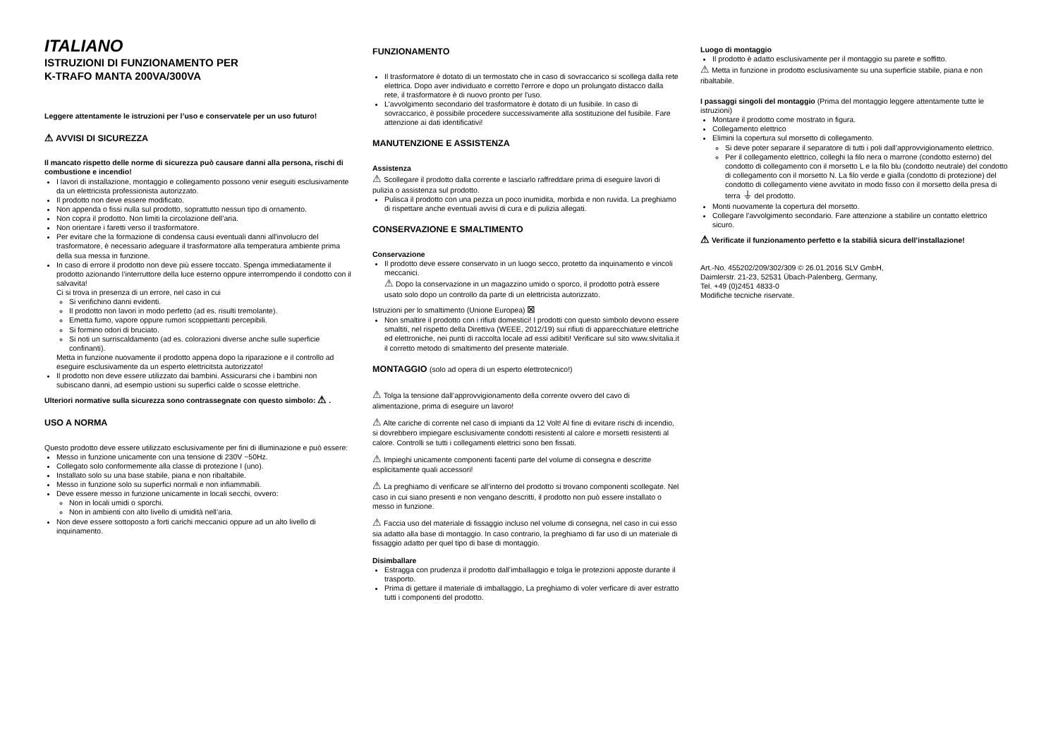ITALIANO
ISTRUZIONI DI FUNZIONAMENTO PER
K-TRAFO MANTA 200VA/300VA
Leggere attentamente le istruzioni per l’uso e conservatele per un uso futuro!
⚠ AVVISI DI SICUREZZA
Il mancato rispetto delle norme di sicurezza può causare danni alla persona, rischi di combustione e incendio!
I lavori di installazione, montaggio e collegamento possono venir eseguiti esclusivamente da un elettricista professionista autorizzato.
Il prodotto non deve essere modificato.
Non appenda o fissi nulla sul prodotto, soprattutto nessun tipo di ornamento.
Non copra il prodotto. Non limiti la circolazione dell’aria.
Non orientare i faretti verso il trasformatore.
Per evitare che la formazione di condensa causi eventuali danni all'involucro del trasformatore, è necessario adeguare il trasformatore alla temperatura ambiente prima della sua messa in funzione.
In caso di errore il prodotto non deve più essere toccato. Spenga immediatamente il prodotto azionando l’interruttore della luce esterno oppure interrompendo il condotto con il salvavita!
Ci si trova in presenza di un errore, nel caso in cui
Si verifichino danni evidenti.
Il prodotto non lavori in modo perfetto (ad es. risulti tremolante).
Emetta fumo, vapore oppure rumori scoppiettanti percepibili.
Si formino odori di bruciato.
Si noti un surriscaldamento (ad es. colorazioni diverse anche sulle superficie confinanti).
Metta in funzione nuovamente il prodotto appena dopo la riparazione e il controllo ad eseguire esclusivamente da un esperto elettricitsta autorizzato!
Il prodotto non deve essere utilizzato dai bambini. Assicurarsi che i bambini non subiscano danni, ad esempio ustioni su superfici calde o scosse elettriche.
Ulteriori normative sulla sicurezza sono contrassegnate con questo simbolo: ⚠ .
USO A NORMA
Questo prodotto deve essere utilizzato esclusivamente per fini di illuminazione e può essere:
Messo in funzione unicamente con una tensione di 230V ~50Hz.
Collegato solo conformemente alla classe di protezione I (uno).
Installato solo su una base stabile, piana e non ribaltabile.
Messo in funzione solo su superfici normali e non infiammabili.
Deve essere messo in funzione unicamente in locali secchi, ovvero:
Non in locali umidi o sporchi.
Non in ambienti con alto livello di umidità nell’aria.
Non deve essere sottoposto a forti carichi meccanici oppure ad un alto livello di inquinamento.
FUNZIONAMENTO
Il trasformatore è dotato di un termostato che in caso di sovraccarico si scollega dalla rete elettrica. Dopo aver individuato e corretto l'errore e dopo un prolungato distacco dalla rete, il trasformatore è di nuovo pronto per l'uso.
L'avvolgimento secondario del trasformatore è dotato di un fusibile. In caso di sovraccarico, è possibile procedere successivamente alla sostituzione del fusibile. Fare attenzione ai dati identificativi!
MANUTENZIONE E ASSISTENZA
Assistenza
⚠ Scollegare il prodotto dalla corrente e lasciarlo raffreddare prima di eseguire lavori di pulizia o assistenza sul prodotto.
Pulisca il prodotto con una pezza un poco inumidita, morbida e non ruvida. La preghiamo di rispettare anche eventuali avvisi di cura e di pulizia allegati.
CONSERVAZIONE E SMALTIMENTO
Conservazione
Il prodotto deve essere conservato in un luogo secco, protetto da inquinamento e vincoli meccanici.
⚠ Dopo la conservazione in un magazzino umido o sporco, il prodotto potrà essere usato solo dopo un controllo da parte di un elettricista autorizzato.
Istruzioni per lo smaltimento (Unione Europea) ⊠
Non smaltire il prodotto con i rifiuti domestici! I prodotti con questo simbolo devono essere smaltiti, nel rispetto della Direttiva (WEEE, 2012/19) sui rifiuti di apparecchiature elettriche ed elettroniche, nei punti di raccolta locale ad essi adibiti! Verificare sul sito www.slvitalia.it il corretto metodo di smaltimento del presente materiale.
MONTAGGIO (solo ad opera di un esperto elettrotecnico!)
⚠ Tolga la tensione dall’approvvigionamento della corrente ovvero del cavo di alimentazione, prima di eseguire un lavoro!
⚠ Alte cariche di corrente nel caso di impianti da 12 Volt! Al fine di evitare rischi di incendio, si dovrebbero impiegare esclusivamente condotti resistenti al calore e morsetti resistenti al calore. Controlli se tutti i collegamenti elettrici sono ben fissati.
⚠ Impieghi unicamente componenti facenti parte del volume di consegna e descritte esplicitamente quali accessori!
⚠ La preghiamo di verificare se all’interno del prodotto si trovano componenti scollegate. Nel caso in cui siano presenti e non vengano descritti, il prodotto non può essere installato o messo in funzione.
⚠ Faccia uso del materiale di fissaggio incluso nel volume di consegna, nel caso in cui esso sia adatto alla base di montaggio. In caso contrario, la preghiamo di far uso di un materiale di fissaggio adatto per quel tipo di base di montaggio.
Disimballare
Estragga con prudenza il prodotto dall’imballaggio e tolga le protezioni apposte durante il trasporto.
Prima di gettare il materiale di imballaggio, La preghiamo di voler verficare di aver estratto tutti i componenti del prodotto.
Luogo di montaggio
Il prodotto è adatto esclusivamente per il montaggio su parete e soffitto.
⚠ Metta in funzione in prodotto esclusivamente su una superficie stabile, piana e non ribaltabile.
I passaggi singoli del montaggio (Prima del montaggio leggere attentamente tutte le istruzioni)
Montare il prodotto come mostrato in figura.
Collegamento elettrico
Elimini la copertura sul morsetto di collegamento.
Si deve poter separare il separatore di tutti i poli dall’approvvigionamento elettrico.
Per il collegamento elettrico, colleghi la filo nera o marrone (condotto esterno) del condotto di collegamento con il morsetto L e la filo blu (condotto neutrale) del condotto di collegamento con il morsetto N. La filo verde e gialla (condotto di protezione) del condotto di collegamento viene avvitato in modo fisso con il morsetto della presa di terra ⏚ del prodotto.
Monti nuovamente la copertura del morsetto.
Collegare l'avvolgimento secondario. Fare attenzione a stabilire un contatto elettrico sicuro.
⚠ Verificate il funzionamento perfetto e la stabilià sicura dell’installazione!
Art.-No. 455202/209/302/309 © 26.01.2016 SLV GmbH,
Daimlerstr. 21-23, 52531 Übach-Palenberg, Germany,
Tel. +49 (0)2451 4833-0
Modifiche tecniche riservate.